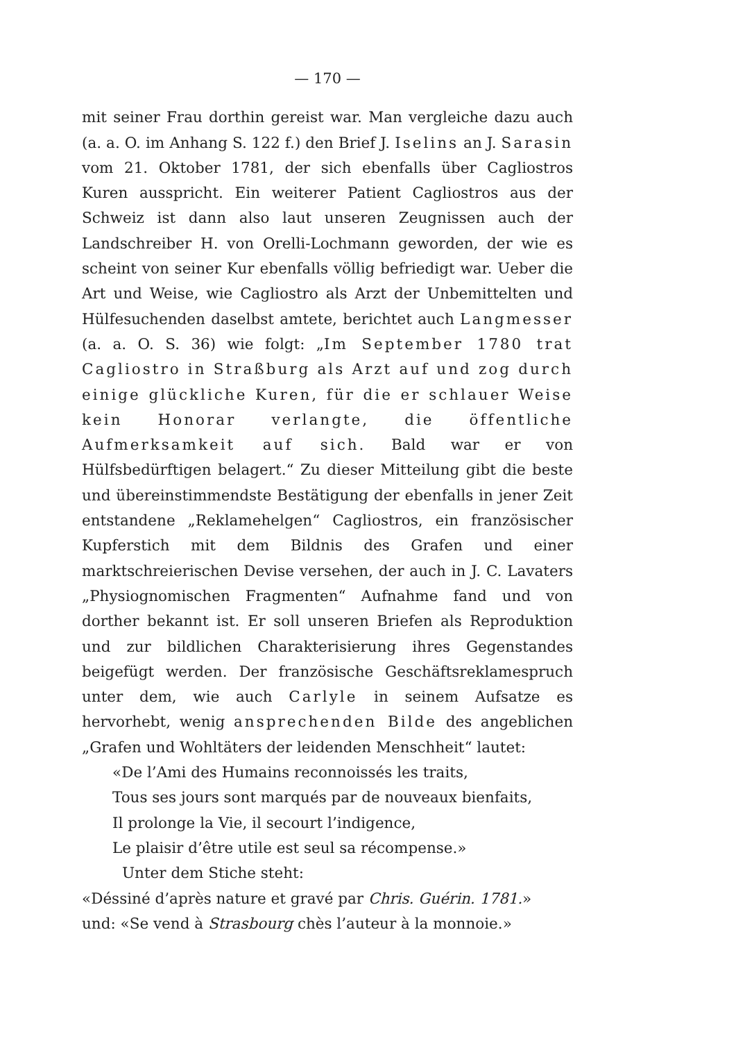— 170 —
mit seiner Frau dorthin gereist war. Man vergleiche dazu auch (a. a. O. im Anhang S. 122 f.) den Brief J. Iselins an J. Sarasin vom 21. Oktober 1781, der sich ebenfalls über Cagliostros Kuren ausspricht. Ein weiterer Patient Cagliostros aus der Schweiz ist dann also laut unseren Zeugnissen auch der Landschreiber H. von Orelli-Lochmann geworden, der wie es scheint von seiner Kur ebenfalls völlig befriedigt war. Ueber die Art und Weise, wie Cagliostro als Arzt der Unbemittelten und Hülfesuchenden daselbst amtete, berichtet auch Langmesser (a. a. O. S. 36) wie folgt: „Im September 1780 trat Cagliostro in Straßburg als Arzt auf und zog durch einige glückliche Kuren, für die er schlauer Weise kein Honorar verlangte, die öffentliche Aufmerksamkeit auf sich. Bald war er von Hülfsbedürftigen belagert.“ Zu dieser Mitteilung gibt die beste und übereinstimmendste Bestätigung der ebenfalls in jener Zeit entstandene „Reklamehelgen“ Cagliostros, ein französischer Kupferstich mit dem Bildnis des Grafen und einer marktschreierischen Devise versehen, der auch in J. C. Lavaters „Physiognomischen Fragmenten“ Aufnahme fand und von dorther bekannt ist. Er soll unseren Briefen als Reproduktion und zur bildlichen Charakterisierung ihres Gegenstandes beigefügt werden. Der französische Geschäftsreklamespruch unter dem, wie auch Carlyle in seinem Aufsatze es hervorhebt, wenig ansprechenden Bilde des angeblichen „Grafen und Wohltäters der leidenden Menschheit“ lautet:
«De l’Ami des Humains reconnoissés les traits,
Tous ses jours sont marqués par de nouveaux bienfaits,
Il prolonge la Vie, il secourt l’indigence,
Le plaisir d’être utile est seul sa récompense.»
Unter dem Stiche steht:
«Déssiné d’après nature et gravé par Chris. Guérin. 1781.»
und: «Se vend à Strasbourg chès l’auteur à la monnoie.»